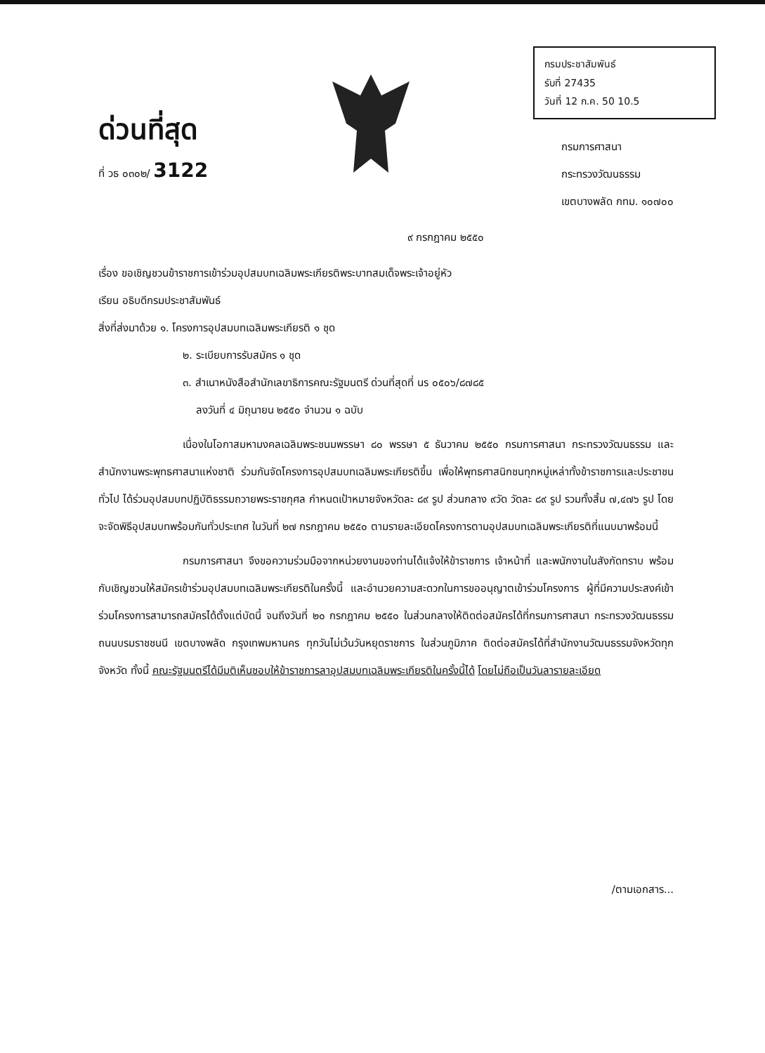ด่วนที่สุด
ที่ วธ ๐๓๐๒/ 3122
กรมประชาสัมพันธ์
รับที่ 27435
วันที่ 12 ก.ค. 50 10.5
กรมการศาสนา
กระทรวงวัฒนธรรม
เขตบางพลัด กทม. ๑๐๗๐๐
๙ กรกฎาคม ๒๕๕๐
เรื่อง ขอเชิญชวนข้าราชการเข้าร่วมอุปสมบทเฉลิมพระเกียรติพระบาทสมเด็จพระเจ้าอยู่หัว
เรียน อธิบดีกรมประชาสัมพันธ์
สิ่งที่ส่งมาด้วย ๑. โครงการอุปสมบทเฉลิมพระเกียรติ ๑ ชุด
๒. ระเบียบการรับสมัคร ๑ ชุด
๓. สำเนาหนังสือสำนักเลขาธิการคณะรัฐมนตรี ด่วนที่สุดที่ นร ๐๕๐๖/๘๗๘๕
ลงวันที่ ๔ มิถุนายน ๒๕๕๐ จำนวน ๑ ฉบับ
เนื่องในโอกาสมหามงคลเฉลิมพระชนมพรรษา ๘๐ พรรษา ๕ ธันวาคม ๒๕๕๐ กรมการศาสนา กระทรวงวัฒนธรรม และสำนักงานพระพุทธศาสนาแห่งชาติ ร่วมกันจัดโครงการอุปสมบทเฉลิมพระเกียรติขึ้น เพื่อให้พุทธศาสนิกชนทุกหมู่เหล่าทั้งข้าราชการและประชาชนทั่วไป ได้ร่วมอุปสมบทปฏิบัติธรรมถวายพระราชกุศล กำหนดเป้าหมายจังหวัดละ ๘๙ รูป ส่วนกลาง ๙วัด วัดละ ๘๙ รูป รวมทั้งสิ้น ๗,๔๗๖ รูป โดยจะจัดพิธีอุปสมบทพร้อมกันทั่วประเทศ ในวันที่ ๒๗ กรกฎาคม ๒๕๕๐ ตามรายละเอียดโครงการตามอุปสมบทเฉลิมพระเกียรติที่แนบมาพร้อมนี้
กรมการศาสนา จึงขอความร่วมมือจากหน่วยงานของท่านได้แจ้งให้ข้าราชการ เจ้าหน้าที่ และพนักงานในสังกัดทราบ พร้อมกับเชิญชวนให้สมัครเข้าร่วมอุปสมบทเฉลิมพระเกียรติในครั้งนี้ และอำนวยความสะดวกในการขออนุญาตเข้าร่วมโครงการ ผู้ที่มีความประสงค์เข้าร่วมโครงการสามารถสมัครได้ตั้งแต่บัดนี้ จนถึงวันที่ ๒๐ กรกฎาคม ๒๕๕๐ ในส่วนกลางให้ติดต่อสมัครได้ที่กรมการศาสนา กระทรวงวัฒนธรรม ถนนบรมราชชนนี เขตบางพลัด กรุงเทพมหานคร ทุกวันไม่เว้นวันหยุดราชการ ในส่วนภูมิภาค ติดต่อสมัครได้ที่สำนักงานวัฒนธรรมจังหวัดทุกจังหวัด ทั้งนี้ คณะรัฐมนตรีได้มีมติเห็นชอบให้ข้าราชการลาอุปสมบทเฉลิมพระเกียรติในครั้งนี้ได้ โดยไม่ถือเป็นวันลารายละเอียด
/ตามเอกสาร...